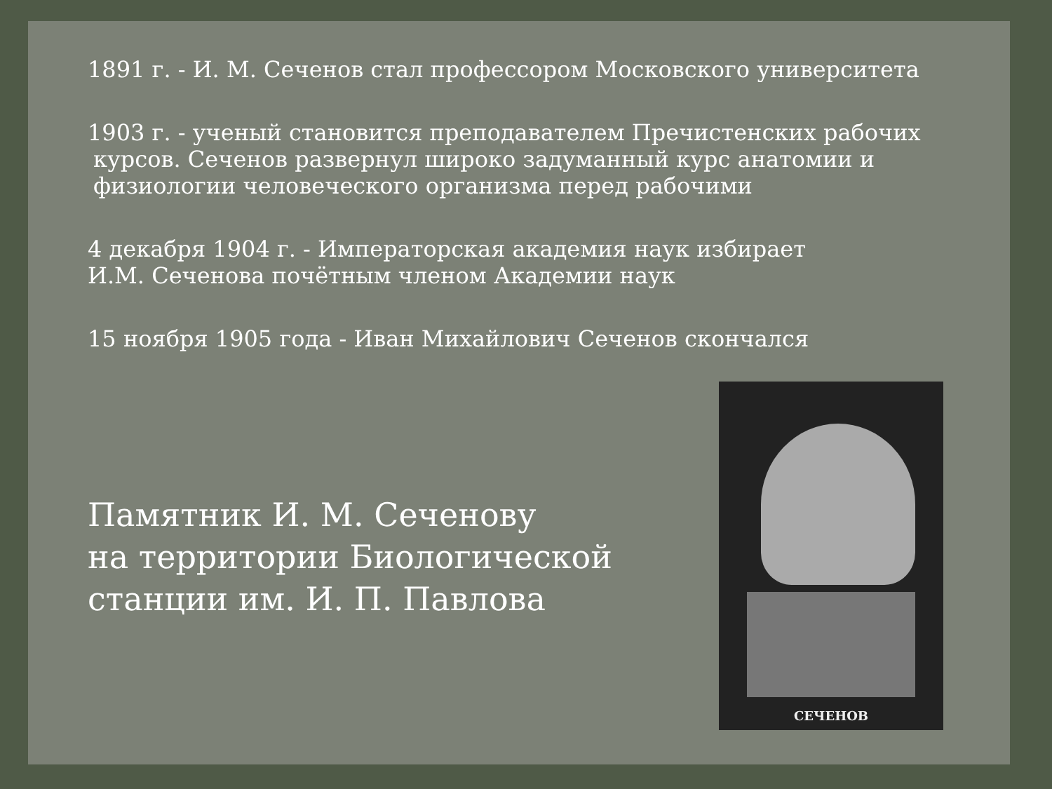1891 г. - И. М. Сеченов стал профессором Московского университета
1903 г. - ученый становится преподавателем Пречистенских рабочих
курсов. Сеченов развернул широко задуманный курс анатомии и
физиологии человеческого организма перед рабочими
4 декабря 1904 г. - Императорская академия наук избирает
И.М. Сеченова почётным членом Академии наук
15 ноября 1905 года - Иван Михайлович Сеченов скончался
Памятник И. М. Сеченову
на территории Биологической
станции им. И. П. Павлова
СЕЧЕНОВ